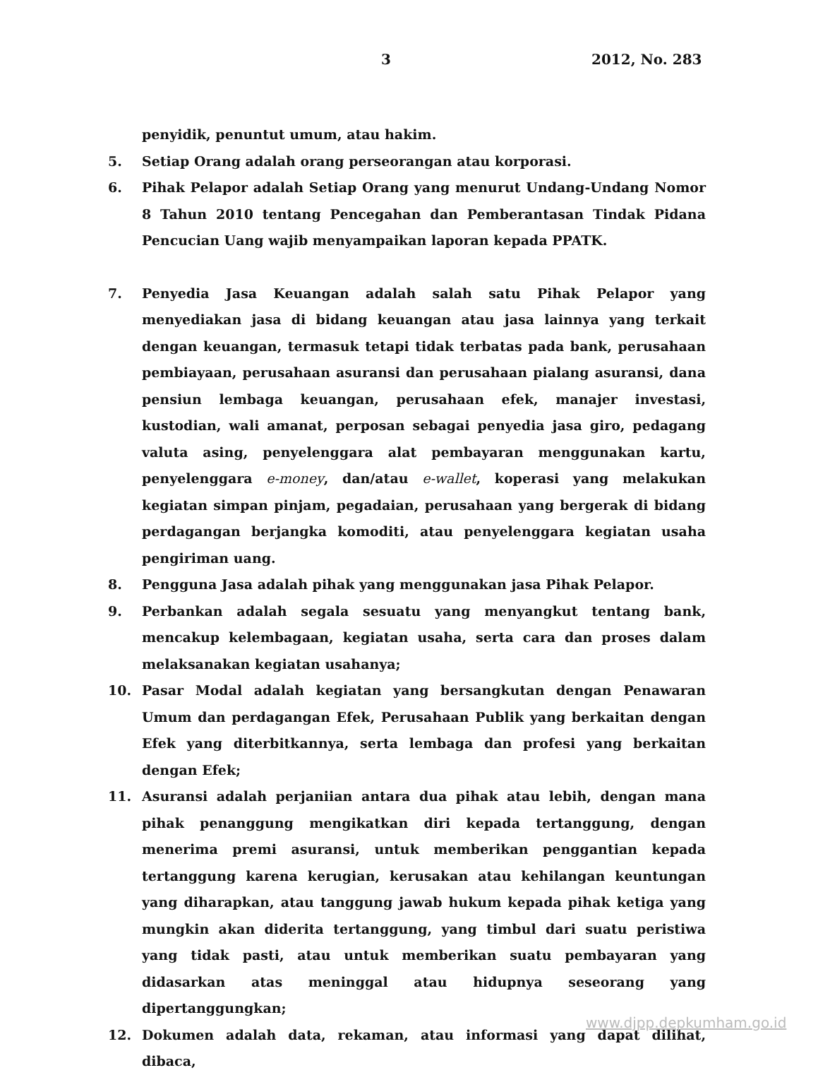3 2012, No. 283
penyidik, penuntut umum, atau hakim.
5. Setiap Orang adalah orang perseorangan atau korporasi.
6. Pihak Pelapor adalah Setiap Orang yang menurut Undang-Undang Nomor 8 Tahun 2010 tentang Pencegahan dan Pemberantasan Tindak Pidana Pencucian Uang wajib menyampaikan laporan kepada PPATK.
7. Penyedia Jasa Keuangan adalah salah satu Pihak Pelapor yang menyediakan jasa di bidang keuangan atau jasa lainnya yang terkait dengan keuangan, termasuk tetapi tidak terbatas pada bank, perusahaan pembiayaan, perusahaan asuransi dan perusahaan pialang asuransi, dana pensiun lembaga keuangan, perusahaan efek, manajer investasi, kustodian, wali amanat, perposan sebagai penyedia jasa giro, pedagang valuta asing, penyelenggara alat pembayaran menggunakan kartu, penyelenggara e-money, dan/atau e-wallet, koperasi yang melakukan kegiatan simpan pinjam, pegadaian, perusahaan yang bergerak di bidang perdagangan berjangka komoditi, atau penyelenggara kegiatan usaha pengiriman uang.
8. Pengguna Jasa adalah pihak yang menggunakan jasa Pihak Pelapor.
9. Perbankan adalah segala sesuatu yang menyangkut tentang bank, mencakup kelembagaan, kegiatan usaha, serta cara dan proses dalam melaksanakan kegiatan usahanya;
10. Pasar Modal adalah kegiatan yang bersangkutan dengan Penawaran Umum dan perdagangan Efek, Perusahaan Publik yang berkaitan dengan Efek yang diterbitkannya, serta lembaga dan profesi yang berkaitan dengan Efek;
11. Asuransi adalah perjaniian antara dua pihak atau lebih, dengan mana pihak penanggung mengikatkan diri kepada tertanggung, dengan menerima premi asuransi, untuk memberikan penggantian kepada tertanggung karena kerugian, kerusakan atau kehilangan keuntungan yang diharapkan, atau tanggung jawab hukum kepada pihak ketiga yang mungkin akan diderita tertanggung, yang timbul dari suatu peristiwa yang tidak pasti, atau untuk memberikan suatu pembayaran yang didasarkan atas meninggal atau hidupnya seseorang yang dipertanggungkan;
12. Dokumen adalah data, rekaman, atau informasi yang dapat dilihat, dibaca,
www.djpp.depkumham.go.id